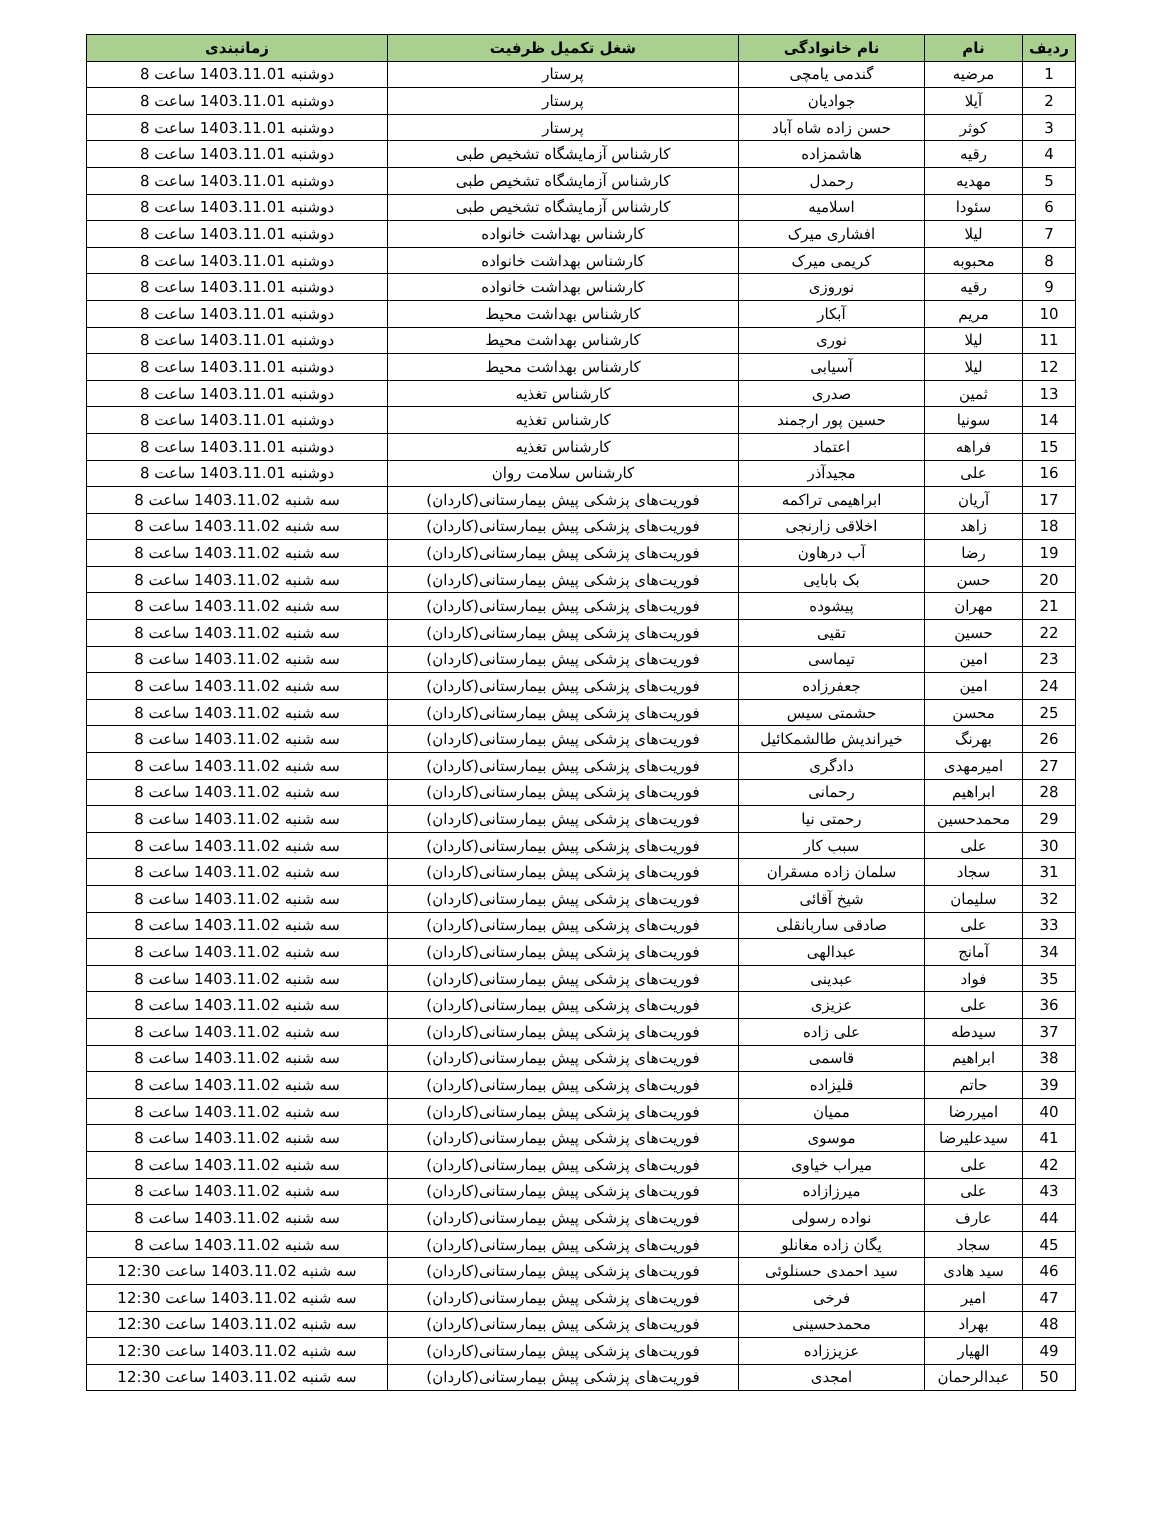| ردیف | نام | نام خانوادگی | شغل تکمیل ظرفیت | زمانبندی |
| --- | --- | --- | --- | --- |
| 1 | مرضیه | گندمی یامچی | پرستار | دوشنبه 1403.11.01 ساعت 8 |
| 2 | آیلا | جوادیان | پرستار | دوشنبه 1403.11.01 ساعت 8 |
| 3 | کوثر | حسن زاده شاه آباد | پرستار | دوشنبه 1403.11.01 ساعت 8 |
| 4 | رقیه | هاشمزاده | کارشناس آزمایشگاه تشخیص طبی | دوشنبه 1403.11.01 ساعت 8 |
| 5 | مهدیه | رحمدل | کارشناس آزمایشگاه تشخیص طبی | دوشنبه 1403.11.01 ساعت 8 |
| 6 | سئودا | اسلامیه | کارشناس آزمایشگاه تشخیص طبی | دوشنبه 1403.11.01 ساعت 8 |
| 7 | لیلا | افشاری میرک | کارشناس بهداشت خانواده | دوشنبه 1403.11.01 ساعت 8 |
| 8 | محبوبه | کریمی میرک | کارشناس بهداشت خانواده | دوشنبه 1403.11.01 ساعت 8 |
| 9 | رقیه | نوروزی | کارشناس بهداشت خانواده | دوشنبه 1403.11.01 ساعت 8 |
| 10 | مریم | آبکار | کارشناس بهداشت محیط | دوشنبه 1403.11.01 ساعت 8 |
| 11 | لیلا | نوری | کارشناس بهداشت محیط | دوشنبه 1403.11.01 ساعت 8 |
| 12 | لیلا | آسیابی | کارشناس بهداشت محیط | دوشنبه 1403.11.01 ساعت 8 |
| 13 | ثمین | صدری | کارشناس تغذیه | دوشنبه 1403.11.01 ساعت 8 |
| 14 | سونیا | حسین پور ارجمند | کارشناس تغذیه | دوشنبه 1403.11.01 ساعت 8 |
| 15 | فراهه | اعتماد | کارشناس تغذیه | دوشنبه 1403.11.01 ساعت 8 |
| 16 | علی | مجیدآذر | کارشناس سلامت روان | دوشنبه 1403.11.01 ساعت 8 |
| 17 | آریان | ابراهیمی تراکمه | فوریت‌های پزشکی پیش بیمارستانی(کاردان) | سه شنبه 1403.11.02 ساعت 8 |
| 18 | زاهد | اخلاقی زارنجی | فوریت‌های پزشکی پیش بیمارستانی(کاردان) | سه شنبه 1403.11.02 ساعت 8 |
| 19 | رضا | آب درهاون | فوریت‌های پزشکی پیش بیمارستانی(کاردان) | سه شنبه 1403.11.02 ساعت 8 |
| 20 | حسن | بک بابایی | فوریت‌های پزشکی پیش بیمارستانی(کاردان) | سه شنبه 1403.11.02 ساعت 8 |
| 21 | مهران | پیشوده | فوریت‌های پزشکی پیش بیمارستانی(کاردان) | سه شنبه 1403.11.02 ساعت 8 |
| 22 | حسین | تقیی | فوریت‌های پزشکی پیش بیمارستانی(کاردان) | سه شنبه 1403.11.02 ساعت 8 |
| 23 | امین | تیماسی | فوریت‌های پزشکی پیش بیمارستانی(کاردان) | سه شنبه 1403.11.02 ساعت 8 |
| 24 | امین | جعفرزاده | فوریت‌های پزشکی پیش بیمارستانی(کاردان) | سه شنبه 1403.11.02 ساعت 8 |
| 25 | محسن | حشمتی سیس | فوریت‌های پزشکی پیش بیمارستانی(کاردان) | سه شنبه 1403.11.02 ساعت 8 |
| 26 | بهرنگ | خیراندیش طالشمکائیل | فوریت‌های پزشکی پیش بیمارستانی(کاردان) | سه شنبه 1403.11.02 ساعت 8 |
| 27 | امیرمهدی | دادگری | فوریت‌های پزشکی پیش بیمارستانی(کاردان) | سه شنبه 1403.11.02 ساعت 8 |
| 28 | ابراهیم | رحمانی | فوریت‌های پزشکی پیش بیمارستانی(کاردان) | سه شنبه 1403.11.02 ساعت 8 |
| 29 | محمدحسین | رحمتی نیا | فوریت‌های پزشکی پیش بیمارستانی(کاردان) | سه شنبه 1403.11.02 ساعت 8 |
| 30 | علی | سبب کار | فوریت‌های پزشکی پیش بیمارستانی(کاردان) | سه شنبه 1403.11.02 ساعت 8 |
| 31 | سجاد | سلمان زاده مسقران | فوریت‌های پزشکی پیش بیمارستانی(کاردان) | سه شنبه 1403.11.02 ساعت 8 |
| 32 | سلیمان | شیخ آقائی | فوریت‌های پزشکی پیش بیمارستانی(کاردان) | سه شنبه 1403.11.02 ساعت 8 |
| 33 | علی | صادقی ساربانقلی | فوریت‌های پزشکی پیش بیمارستانی(کاردان) | سه شنبه 1403.11.02 ساعت 8 |
| 34 | آمانج | عبدالهی | فوریت‌های پزشکی پیش بیمارستانی(کاردان) | سه شنبه 1403.11.02 ساعت 8 |
| 35 | فواد | عبدینی | فوریت‌های پزشکی پیش بیمارستانی(کاردان) | سه شنبه 1403.11.02 ساعت 8 |
| 36 | علی | عزیزی | فوریت‌های پزشکی پیش بیمارستانی(کاردان) | سه شنبه 1403.11.02 ساعت 8 |
| 37 | سیدطه | علی زاده | فوریت‌های پزشکی پیش بیمارستانی(کاردان) | سه شنبه 1403.11.02 ساعت 8 |
| 38 | ابراهیم | قاسمی | فوریت‌های پزشکی پیش بیمارستانی(کاردان) | سه شنبه 1403.11.02 ساعت 8 |
| 39 | حاتم | قلیزاده | فوریت‌های پزشکی پیش بیمارستانی(کاردان) | سه شنبه 1403.11.02 ساعت 8 |
| 40 | امیررضا | ممیان | فوریت‌های پزشکی پیش بیمارستانی(کاردان) | سه شنبه 1403.11.02 ساعت 8 |
| 41 | سیدعلیرضا | موسوی | فوریت‌های پزشکی پیش بیمارستانی(کاردان) | سه شنبه 1403.11.02 ساعت 8 |
| 42 | علی | میراب خیاوی | فوریت‌های پزشکی پیش بیمارستانی(کاردان) | سه شنبه 1403.11.02 ساعت 8 |
| 43 | علی | میرزازاده | فوریت‌های پزشکی پیش بیمارستانی(کاردان) | سه شنبه 1403.11.02 ساعت 8 |
| 44 | عارف | نواده رسولی | فوریت‌های پزشکی پیش بیمارستانی(کاردان) | سه شنبه 1403.11.02 ساعت 8 |
| 45 | سجاد | یگان زاده مغانلو | فوریت‌های پزشکی پیش بیمارستانی(کاردان) | سه شنبه 1403.11.02 ساعت 8 |
| 46 | سید هادی | سید احمدی حسنلوئی | فوریت‌های پزشکی پیش بیمارستانی(کاردان) | سه شنبه 1403.11.02 ساعت 12:30 |
| 47 | امیر | فرخی | فوریت‌های پزشکی پیش بیمارستانی(کاردان) | سه شنبه 1403.11.02 ساعت 12:30 |
| 48 | بهراد | محمدحسینی | فوریت‌های پزشکی پیش بیمارستانی(کاردان) | سه شنبه 1403.11.02 ساعت 12:30 |
| 49 | الهیار | عزیززاده | فوریت‌های پزشکی پیش بیمارستانی(کاردان) | سه شنبه 1403.11.02 ساعت 12:30 |
| 50 | عبدالرحمان | امجدی | فوریت‌های پزشکی پیش بیمارستانی(کاردان) | سه شنبه 1403.11.02 ساعت 12:30 |